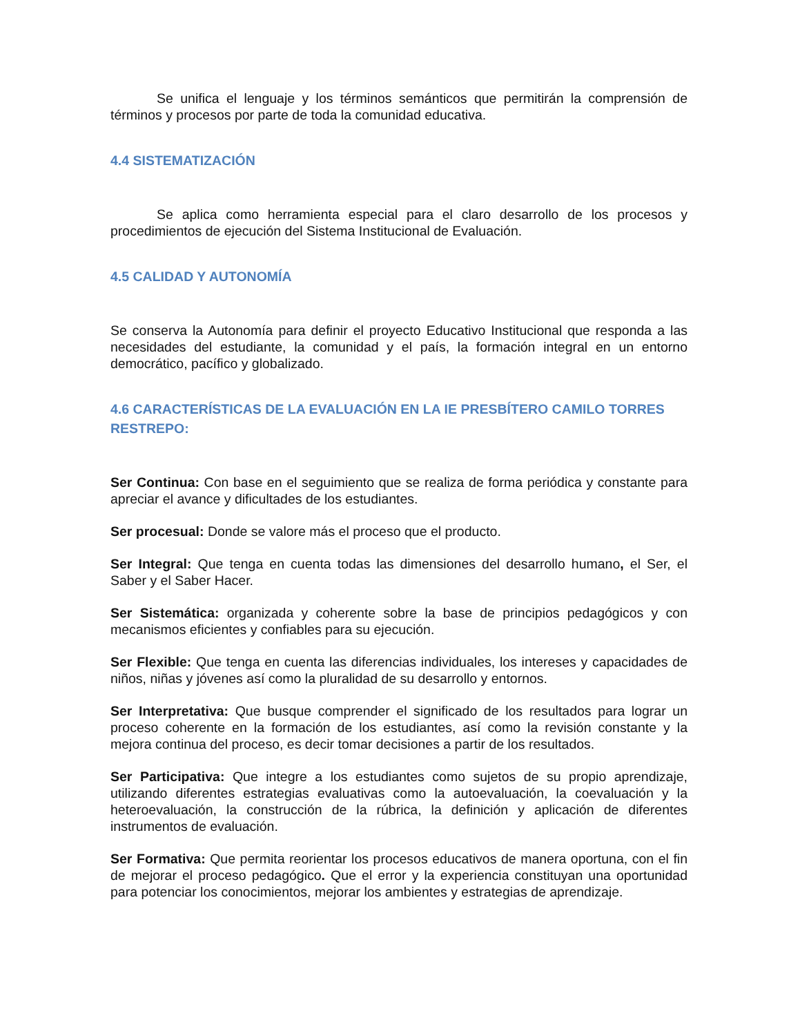Se unifica el lenguaje y los términos semánticos que permitirán la comprensión de términos y procesos por parte de toda la comunidad educativa.
4.4 SISTEMATIZACIÓN
Se aplica como herramienta especial para el claro desarrollo de los procesos y procedimientos de ejecución del Sistema Institucional de Evaluación.
4.5 CALIDAD Y AUTONOMÍA
Se conserva la Autonomía para definir el proyecto Educativo Institucional que responda a las necesidades del estudiante, la comunidad y el país, la formación integral en un entorno democrático, pacífico y globalizado.
4.6 CARACTERÍSTICAS DE LA EVALUACIÓN EN LA IE PRESBÍTERO CAMILO TORRES RESTREPO:
Ser Continua: Con base en el seguimiento que se realiza de forma periódica y constante para apreciar el avance y dificultades de los estudiantes.
Ser procesual: Donde se valore más el proceso que el producto.
Ser Integral: Que tenga en cuenta todas las dimensiones del desarrollo humano, el Ser, el Saber y el Saber Hacer.
Ser Sistemática: organizada y coherente sobre la base de principios pedagógicos y con mecanismos eficientes y confiables para su ejecución.
Ser Flexible: Que tenga en cuenta las diferencias individuales, los intereses y capacidades de niños, niñas y jóvenes así como la pluralidad de su desarrollo y entornos.
Ser Interpretativa: Que busque comprender el significado de los resultados para lograr un proceso coherente en la formación de los estudiantes, así como la revisión constante y la mejora continua del proceso, es decir tomar decisiones a partir de los resultados.
Ser Participativa: Que integre a los estudiantes como sujetos de su propio aprendizaje, utilizando diferentes estrategias evaluativas como la autoevaluación, la coevaluación y la heteroevaluación, la construcción de la rúbrica, la definición y aplicación de diferentes instrumentos de evaluación.
Ser Formativa: Que permita reorientar los procesos educativos de manera oportuna, con el fin de mejorar el proceso pedagógico. Que el error y la experiencia constituyan una oportunidad para potenciar los conocimientos, mejorar los ambientes y estrategias de aprendizaje.